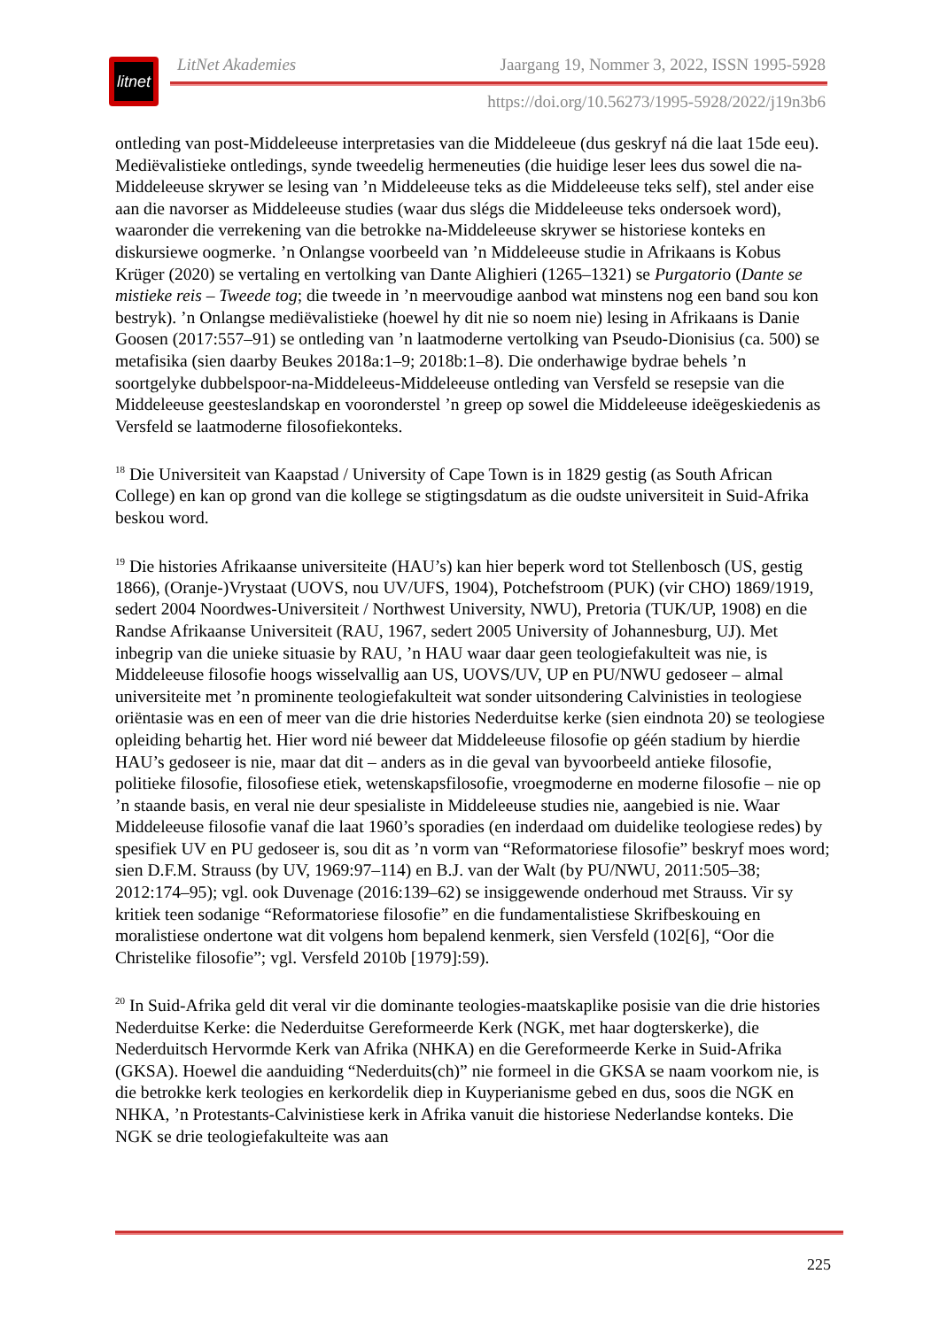litnet
LitNet Akademies Jaargang 19, Nommer 3, 2022, ISSN 1995-5928
https://doi.org/10.56273/1995-5928/2022/j19n3b6
ontleding van post-Middeleeuse interpretasies van die Middeleeue (dus geskryf ná die laat 15de eeu). Mediëvalistieke ontledings, synde tweedelig hermeneuties (die huidige leser lees dus sowel die na-Middeleeuse skrywer se lesing van ’n Middeleeuse teks as die Middeleeuse teks self), stel ander eise aan die navorser as Middeleeuse studies (waar dus slégs die Middeleeuse teks ondersoek word), waaronder die verrekening van die betrokke na-Middeleeuse skrywer se historiese konteks en diskursiewe oogmerke. ’n Onlangse voorbeeld van ’n Middeleeuse studie in Afrikaans is Kobus Krüger (2020) se vertaling en vertolking van Dante Alighieri (1265–1321) se Purgatorio (Dante se mistieke reis – Tweede tog; die tweede in ’n meervoudige aanbod wat minstens nog een band sou kon bestryk). ’n Onlangse mediëvalistieke (hoewel hy dit nie so noem nie) lesing in Afrikaans is Danie Goosen (2017:557–91) se ontleding van ’n laatmoderne vertolking van Pseudo-Dionisius (ca. 500) se metafisika (sien daarby Beukes 2018a:1–9; 2018b:1–8). Die onderhawige bydrae behels ’n soortgelyke dubbelspoor-na-Middeleeus-Middeleeuse ontleding van Versfeld se resepsie van die Middeleeuse geesteslandskap en vooronderstel ’n greep op sowel die Middeleeuse ideëgeskiedenis as Versfeld se laatmoderne filosofiekonteks.
<sup>18</sup> Die Universiteit van Kaapstad / University of Cape Town is in 1829 gestig (as South African College) en kan op grond van die kollege se stigtingsdatum as die oudste universiteit in Suid-Afrika beskou word.
<sup>19</sup> Die histories Afrikaanse universiteite (HAU’s) kan hier beperk word tot Stellenbosch (US, gestig 1866), (Oranje-)Vrystaat (UOVS, nou UV/UFS, 1904), Potchefstroom (PUK) (vir CHO) 1869/1919, sedert 2004 Noordwes-Universiteit / Northwest University, NWU), Pretoria (TUK/UP, 1908) en die Randse Afrikaanse Universiteit (RAU, 1967, sedert 2005 University of Johannesburg, UJ). Met inbegrip van die unieke situasie by RAU, ’n HAU waar daar geen teologiefakulteit was nie, is Middeleeuse filosofie hoogs wisselvallig aan US, UOVS/UV, UP en PU/NWU gedoseer – almal universiteite met ’n prominente teologiefakulteit wat sonder uitsondering Calvinisties in teologiese oriëntasie was en een of meer van die drie histories Nederduitse kerke (sien eindnota 20) se teologiese opleiding behartig het. Hier word nié beweer dat Middeleeuse filosofie op géén stadium by hierdie HAU’s gedoseer is nie, maar dat dit – anders as in die geval van byvoorbeeld antieke filosofie, politieke filosofie, filosofiese etiek, wetenskapsfilosofie, vroegmoderne en moderne filosofie – nie op ’n staande basis, en veral nie deur spesialiste in Middeleeuse studies nie, aangebied is nie. Waar Middeleeuse filosofie vanaf die laat 1960’s sporadies (en inderdaad om duidelike teologiese redes) by spesifiek UV en PU gedoseer is, sou dit as ’n vorm van “Reformatoriese filosofie” beskryf moes word; sien D.F.M. Strauss (by UV, 1969:97–114) en B.J. van der Walt (by PU/NWU, 2011:505–38; 2012:174–95); vgl. ook Duvenage (2016:139–62) se insiggewende onderhoud met Strauss. Vir sy kritiek teen sodanige “Reformatoriese filosofie” en die fundamentalistiese Skrifbeskouing en moralistiese ondertone wat dit volgens hom bepalend kenmerk, sien Versfeld (102[6], “Oor die Christelike filosofie”; vgl. Versfeld 2010b [1979]:59).
<sup>20</sup> In Suid-Afrika geld dit veral vir die dominante teologies-maatskaplike posisie van die drie histories Nederduitse Kerke: die Nederduitse Gereformeerde Kerk (NGK, met haar dogterskerke), die Nederduitsch Hervormde Kerk van Afrika (NHKA) en die Gereformeerde Kerke in Suid-Afrika (GKSA). Hoewel die aanduiding “Nederduits(ch)” nie formeel in die GKSA se naam voorkom nie, is die betrokke kerk teologies en kerkordelik diep in Kuyperianisme gebed en dus, soos die NGK en NHKA, ’n Protestants-Calvinistiese kerk in Afrika vanuit die historiese Nederlandse konteks. Die NGK se drie teologiefakulteite was aan
225